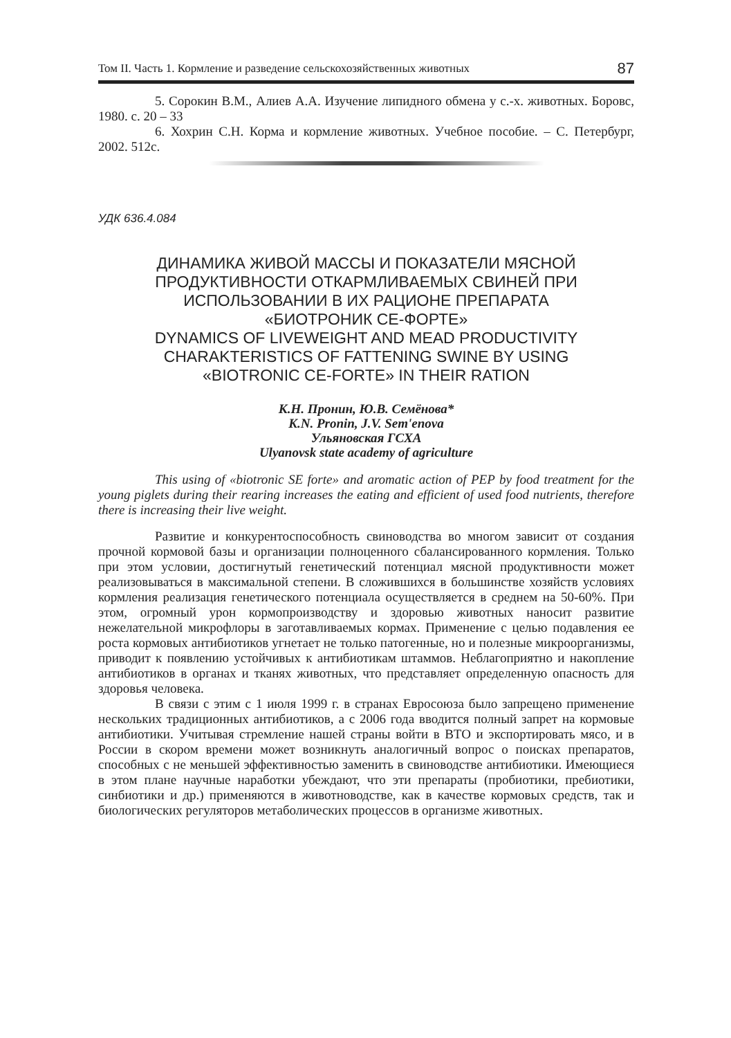Том II. Часть 1. Кормление и разведение сельскохозяйственных животных 87
5. Сорокин В.М., Алиев А.А. Изучение липидного обмена у с.-х. животных. Боровс, 1980. с. 20 – 33
6. Хохрин С.Н. Корма и кормление животных. Учебное пособие. – С. Петербург, 2002. 512с.
УДК 636.4.084
ДИНАМИКА ЖИВОЙ МАССЫ И ПОКАЗАТЕЛИ МЯСНОЙ
ПРОДУКТИВНОСТИ ОТКАРМЛИВАЕМЫХ СВИНЕЙ ПРИ
ИСПОЛЬЗОВАНИИ В ИХ РАЦИОНЕ ПРЕПАРАТА
«БИОТРОНИК СЕ-ФОРТЕ»
DYNAMICS OF LIVEWEIGHT AND MEAD PRODUCTIVITY
CHARAKTERISTICS OF FATTENING SWINE BY USING
«BIOTRONIC CE-FORTE» IN THEIR RATION
К.Н. Пронин, Ю.В. Семёнова*
K.N. Pronin, J.V. Sem'enova
Ульяновская ГСХА
Ulyanovsk state academy of agriculture
This using of «biotronic SE forte» and aromatic action of PEP by food treatment for the young piglets during their rearing increases the eating and efficient of used food nutrients, therefore there is increasing their live weight.
Развитие и конкурентоспособность свиноводства во многом зависит от создания прочной кормовой базы и организации полноценного сбалансированного кормления. Только при этом условии, достигнутый генетический потенциал мясной продуктивности может реализовываться в максимальной степени. В сложившихся в большинстве хозяйств условиях кормления реализация генетического потенциала осуществляется в среднем на 50-60%. При этом, огромный урон кормопроизводству и здоровью животных наносит развитие нежелательной микрофлоры в заготавливаемых кормах. Применение с целью подавления ее роста кормовых антибиотиков угнетает не только патогенные, но и полезные микроорганизмы, приводит к появлению устойчивых к антибиотикам штаммов. Неблагоприятно и накопление антибиотиков в органах и тканях животных, что представляет определенную опасность для здоровья человека.
В связи с этим с 1 июля 1999 г. в странах Евросоюза было запрещено применение нескольких традиционных антибиотиков, а с 2006 года вводится полный запрет на кормовые антибиотики. Учитывая стремление нашей страны войти в ВТО и экспортировать мясо, и в России в скором времени может возникнуть аналогичный вопрос о поисках препаратов, способных с не меньшей эффективностью заменить в свиноводстве антибиотики. Имеющиеся в этом плане научные наработки убеждают, что эти препараты (пробиотики, пребиотики, синбиотики и др.) применяются в животноводстве, как в качестве кормовых средств, так и биологических регуляторов метаболических процессов в организме животных.